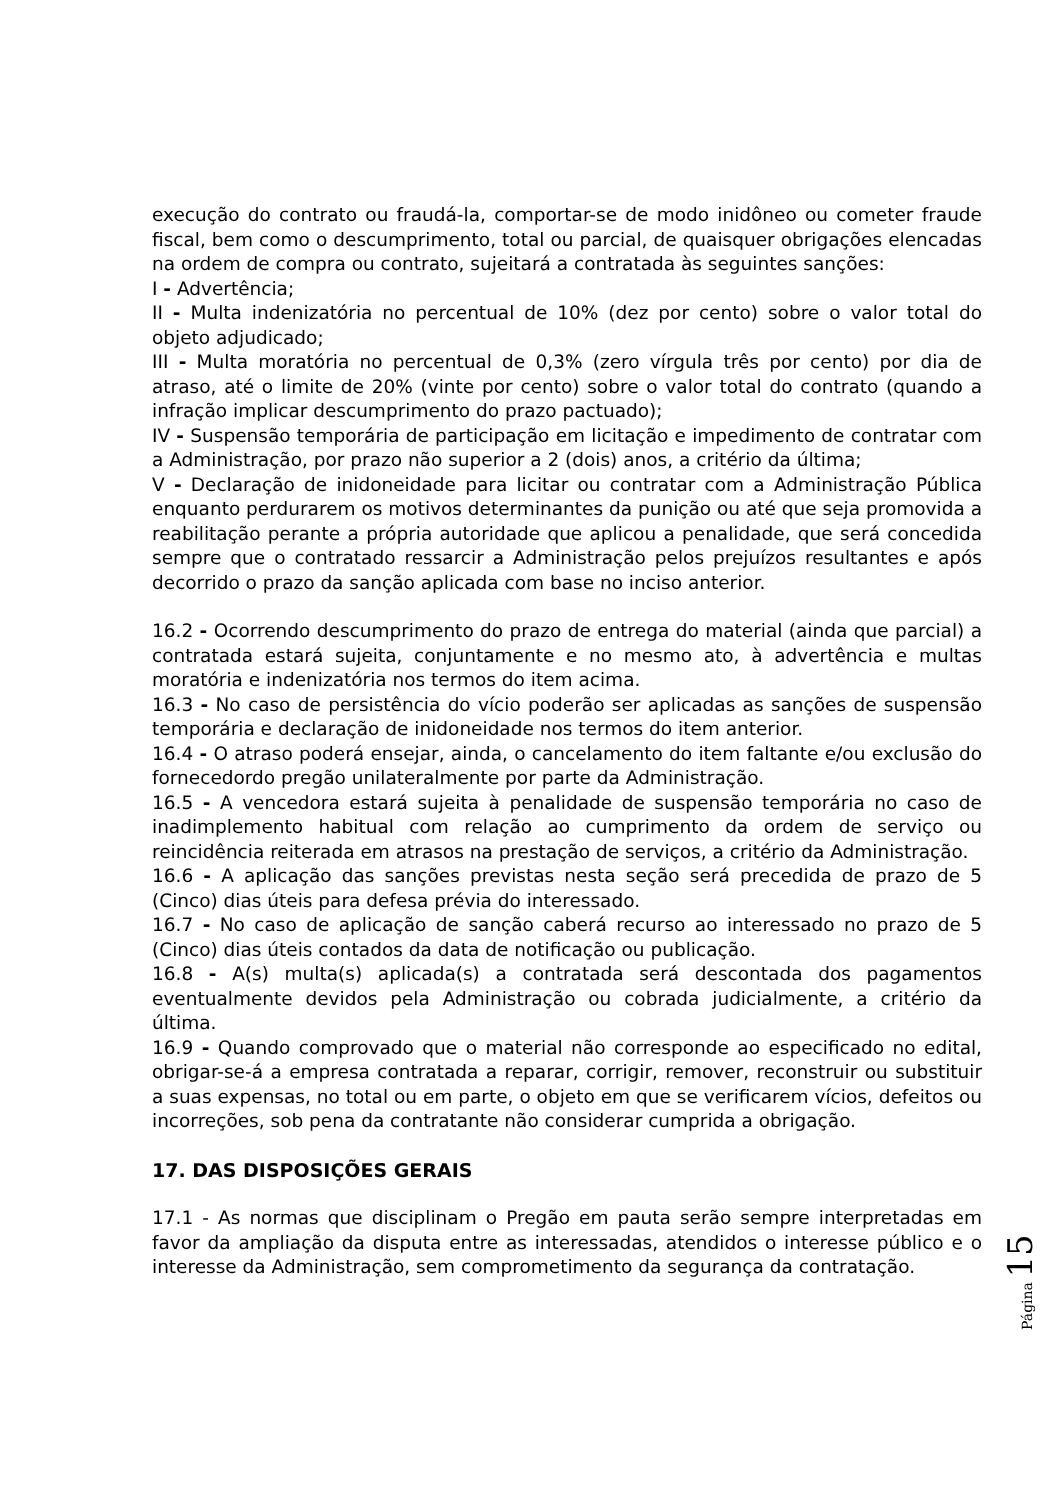execução do contrato ou fraudá-la, comportar-se de modo inidôneo ou cometer fraude fiscal, bem como o descumprimento, total ou parcial, de quaisquer obrigações elencadas na ordem de compra ou contrato, sujeitará a contratada às seguintes sanções:
I - Advertência;
II - Multa indenizatória no percentual de 10% (dez por cento) sobre o valor total do objeto adjudicado;
III - Multa moratória no percentual de 0,3% (zero vírgula três por cento) por dia de atraso, até o limite de 20% (vinte por cento) sobre o valor total do contrato (quando a infração implicar descumprimento do prazo pactuado);
IV - Suspensão temporária de participação em licitação e impedimento de contratar com a Administração, por prazo não superior a 2 (dois) anos, a critério da última;
V - Declaração de inidoneidade para licitar ou contratar com a Administração Pública enquanto perdurarem os motivos determinantes da punição ou até que seja promovida a reabilitação perante a própria autoridade que aplicou a penalidade, que será concedida sempre que o contratado ressarcir a Administração pelos prejuízos resultantes e após decorrido o prazo da sanção aplicada com base no inciso anterior.
16.2 - Ocorrendo descumprimento do prazo de entrega do material (ainda que parcial) a contratada estará sujeita, conjuntamente e no mesmo ato, à advertência e multas moratória e indenizatória nos termos do item acima.
16.3 - No caso de persistência do vício poderão ser aplicadas as sanções de suspensão temporária e declaração de inidoneidade nos termos do item anterior.
16.4 - O atraso poderá ensejar, ainda, o cancelamento do item faltante e/ou exclusão do fornecedordo pregão unilateralmente por parte da Administração.
16.5 - A vencedora estará sujeita à penalidade de suspensão temporária no caso de inadimplemento habitual com relação ao cumprimento da ordem de serviço ou reincidência reiterada em atrasos na prestação de serviços, a critério da Administração.
16.6 - A aplicação das sanções previstas nesta seção será precedida de prazo de 5 (Cinco) dias úteis para defesa prévia do interessado.
16.7 - No caso de aplicação de sanção caberá recurso ao interessado no prazo de 5 (Cinco) dias úteis contados da data de notificação ou publicação.
16.8 - A(s) multa(s) aplicada(s) a contratada será descontada dos pagamentos eventualmente devidos pela Administração ou cobrada judicialmente, a critério da última.
16.9 - Quando comprovado que o material não corresponde ao especificado no edital, obrigar-se-á a empresa contratada a reparar, corrigir, remover, reconstruir ou substituir a suas expensas, no total ou em parte, o objeto em que se verificarem vícios, defeitos ou incorreções, sob pena da contratante não considerar cumprida a obrigação.
17. DAS DISPOSIÇÕES GERAIS
17.1 - As normas que disciplinam o Pregão em pauta serão sempre interpretadas em favor da ampliação da disputa entre as interessadas, atendidos o interesse público e o interesse da Administração, sem comprometimento da segurança da contratação.
Página 15